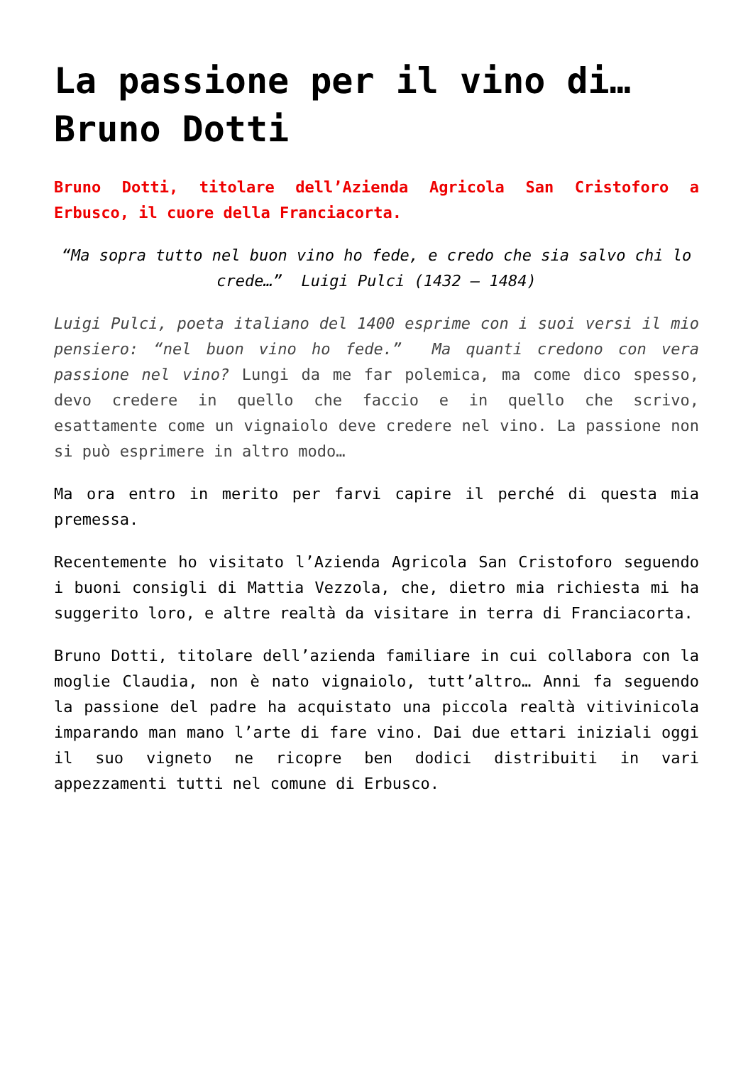La passione per il vino di… Bruno Dotti
Bruno Dotti, titolare dell’Azienda Agricola San Cristoforo a Erbusco, il cuore della Franciacorta.
“Ma sopra tutto nel buon vino ho fede, e credo che sia salvo chi lo crede…” Luigi Pulci (1432 – 1484)
Luigi Pulci, poeta italiano del 1400 esprime con i suoi versi il mio pensiero: “nel buon vino ho fede.” Ma quanti credono con vera passione nel vino? Lungi da me far polemica, ma come dico spesso, devo credere in quello che faccio e in quello che scrivo, esattamente come un vignaiolo deve credere nel vino. La passione non si può esprimere in altro modo…
Ma ora entro in merito per farvi capire il perché di questa mia premessa.
Recentemente ho visitato l’Azienda Agricola San Cristoforo seguendo i buoni consigli di Mattia Vezzola, che, dietro mia richiesta mi ha suggerito loro, e altre realtà da visitare in terra di Franciacorta.
Bruno Dotti, titolare dell’azienda familiare in cui collabora con la moglie Claudia, non è nato vignaiolo, tutt’altro… Anni fa seguendo la passione del padre ha acquistato una piccola realtà vitivinicola imparando man mano l’arte di fare vino. Dai due ettari iniziali oggi il suo vigneto ne ricopre ben dodici distribuiti in vari appezzamenti tutti nel comune di Erbusco.